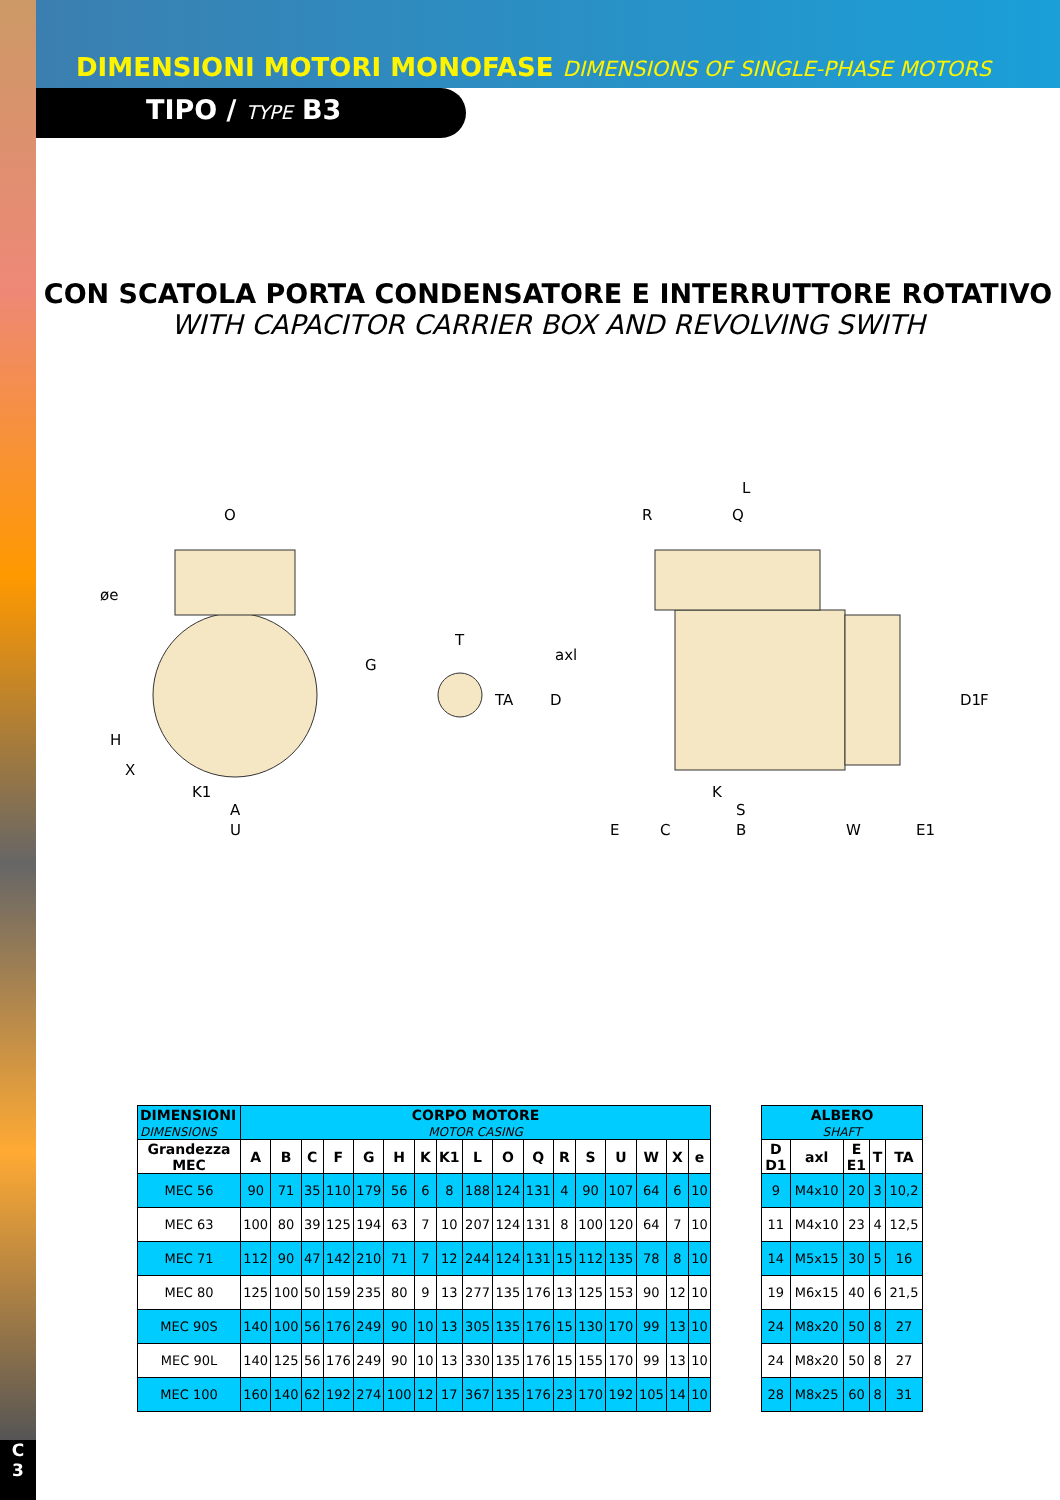DIMENSIONI MOTORI MONOFASE DIMENSIONS OF SINGLE-PHASE MOTORS
TIPO / TYPE B3
CON SCATOLA PORTA CONDENSATORE E INTERRUTTORE ROTATIVO
WITH CAPACITOR CARRIER BOX AND REVOLVING SWITH
O
øe
G
H
X
K1
A
U
T
TA
axl
D
L
R
Q
D1
F
K
S
E
C
B
W
E1
| DIMENSIONI DIMENSIONS | CORPO MOTORE MOTOR CASING | | | | | | | | | | | | | | | | |
| --- | --- | --- | --- | --- | --- | --- | --- | --- | --- | --- | --- | --- | --- | --- | --- | --- | --- |
| Grandezza MEC | A | B | C | F | G | H | K | K1 | L | O | Q | R | S | U | W | X | e |
| MEC 56 | 90 | 71 | 35 | 110 | 179 | 56 | 6 | 8 | 188 | 124 | 131 | 4 | 90 | 107 | 64 | 6 | 10 |
| MEC 63 | 100 | 80 | 39 | 125 | 194 | 63 | 7 | 10 | 207 | 124 | 131 | 8 | 100 | 120 | 64 | 7 | 10 |
| MEC 71 | 112 | 90 | 47 | 142 | 210 | 71 | 7 | 12 | 244 | 124 | 131 | 15 | 112 | 135 | 78 | 8 | 10 |
| MEC 80 | 125 | 100 | 50 | 159 | 235 | 80 | 9 | 13 | 277 | 135 | 176 | 13 | 125 | 153 | 90 | 12 | 10 |
| MEC 90S | 140 | 100 | 56 | 176 | 249 | 90 | 10 | 13 | 305 | 135 | 176 | 15 | 130 | 170 | 99 | 13 | 10 |
| MEC 90L | 140 | 125 | 56 | 176 | 249 | 90 | 10 | 13 | 330 | 135 | 176 | 15 | 155 | 170 | 99 | 13 | 10 |
| MEC 100 | 160 | 140 | 62 | 192 | 274 | 100 | 12 | 17 | 367 | 135 | 176 | 23 | 170 | 192 | 105 | 14 | 10 |
| ALBERO SHAFT | | | | |
| --- | --- | --- | --- | --- |
| D D1 | axl | E E1 | T | TA |
| 9 | M4x10 | 20 | 3 | 10,2 |
| 11 | M4x10 | 23 | 4 | 12,5 |
| 14 | M5x15 | 30 | 5 | 16 |
| 19 | M6x15 | 40 | 6 | 21,5 |
| 24 | M8x20 | 50 | 8 | 27 |
| 24 | M8x20 | 50 | 8 | 27 |
| 28 | M8x25 | 60 | 8 | 31 |
C
3